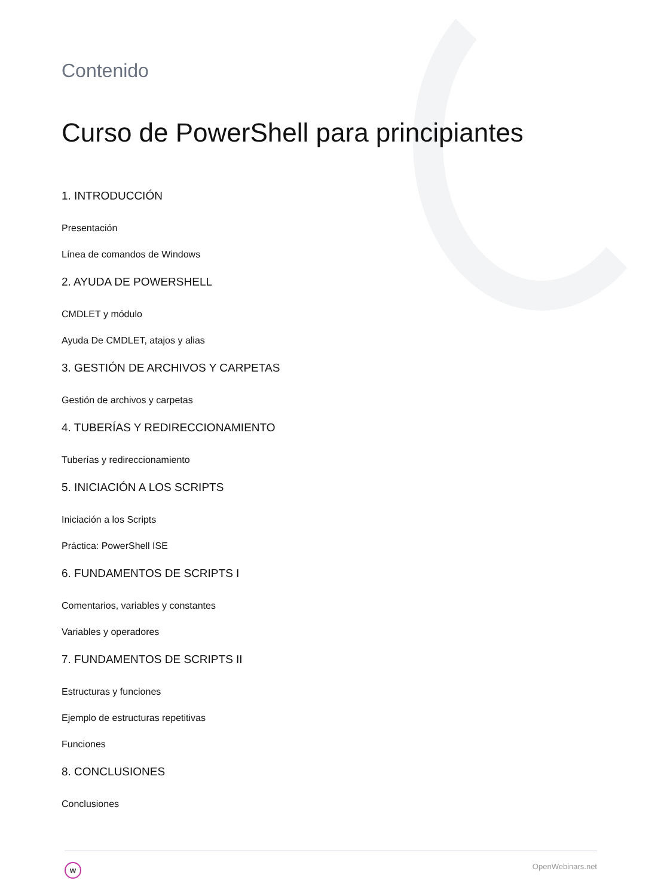Contenido
Curso de PowerShell para principiantes
1. INTRODUCCIÓN
Presentación
Línea de comandos de Windows
2. AYUDA DE POWERSHELL
CMDLET y módulo
Ayuda De CMDLET, atajos y alias
3. GESTIÓN DE ARCHIVOS Y CARPETAS
Gestión de archivos y carpetas
4. TUBERÍAS Y REDIRECCIONAMIENTO
Tuberías y redireccionamiento
5. INICIACIÓN A LOS SCRIPTS
Iniciación a los Scripts
Práctica: PowerShell ISE
6. FUNDAMENTOS DE SCRIPTS I
Comentarios, variables y constantes
Variables y operadores
7. FUNDAMENTOS DE SCRIPTS II
Estructuras y funciones
Ejemplo de estructuras repetitivas
Funciones
8. CONCLUSIONES
Conclusiones
w
OpenWebinars.net